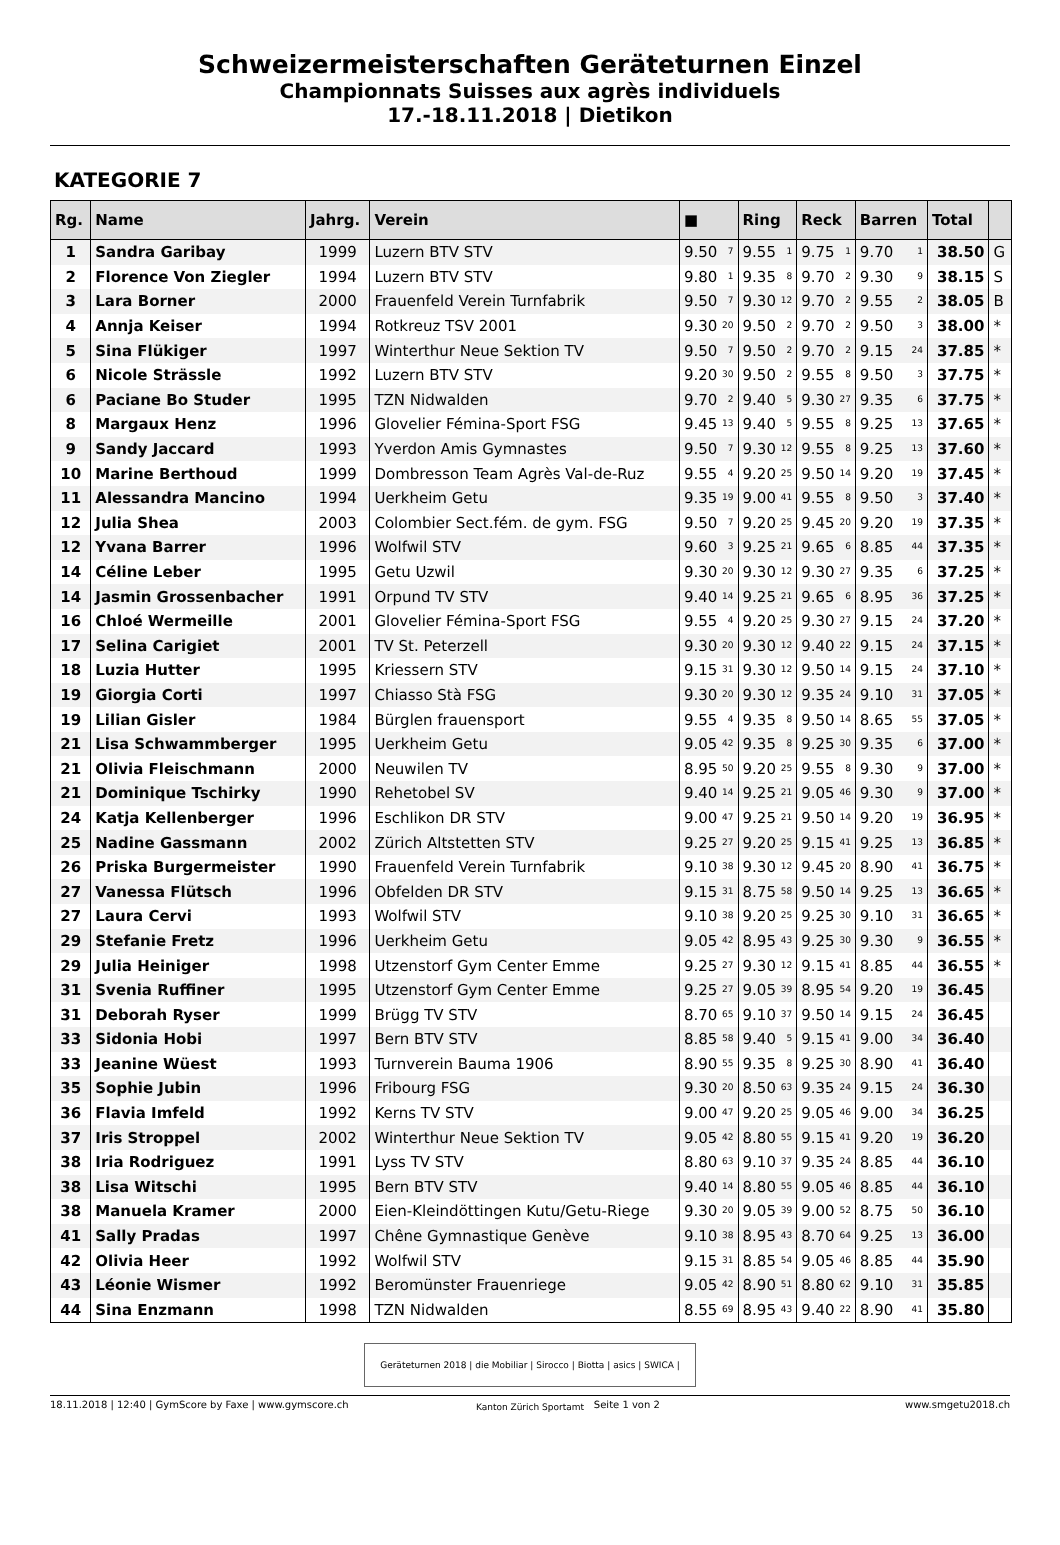Schweizermeisterschaften Geräteturnen Einzel
Championnats Suisses aux agrès individuels
17.-18.11.2018 | Dietikon
KATEGORIE 7
| Rg. | Name | Jahrg. | Verein | ■ | Ring | Reck | Barren | Total | |
| --- | --- | --- | --- | --- | --- | --- | --- | --- | --- |
| 1 | Sandra Garibay | 1999 | Luzern BTV STV | 9.50 <sub>7</sub> | 9.55 <sub>1</sub> | 9.75 <sub>1</sub> | 9.70 <sub>1</sub> | 38.50 | G |
| 2 | Florence Von Ziegler | 1994 | Luzern BTV STV | 9.80 <sub>1</sub> | 9.35 <sub>8</sub> | 9.70 <sub>2</sub> | 9.30 <sub>9</sub> | 38.15 | S |
| 3 | Lara Borner | 2000 | Frauenfeld Verein Turnfabrik | 9.50 <sub>7</sub> | 9.30 <sub>12</sub> | 9.70 <sub>2</sub> | 9.55 <sub>2</sub> | 38.05 | B |
| 4 | Annja Keiser | 1994 | Rotkreuz TSV 2001 | 9.30 <sub>20</sub> | 9.50 <sub>2</sub> | 9.70 <sub>2</sub> | 9.50 <sub>3</sub> | 38.00 | * |
| 5 | Sina Flükiger | 1997 | Winterthur Neue Sektion TV | 9.50 <sub>7</sub> | 9.50 <sub>2</sub> | 9.70 <sub>2</sub> | 9.15 <sub>24</sub> | 37.85 | * |
| 6 | Nicole Strässle | 1992 | Luzern BTV STV | 9.20 <sub>30</sub> | 9.50 <sub>2</sub> | 9.55 <sub>8</sub> | 9.50 <sub>3</sub> | 37.75 | * |
| 6 | Paciane Bo Studer | 1995 | TZN Nidwalden | 9.70 <sub>2</sub> | 9.40 <sub>5</sub> | 9.30 <sub>27</sub> | 9.35 <sub>6</sub> | 37.75 | * |
| 8 | Margaux Henz | 1996 | Glovelier Fémina-Sport FSG | 9.45 <sub>13</sub> | 9.40 <sub>5</sub> | 9.55 <sub>8</sub> | 9.25 <sub>13</sub> | 37.65 | * |
| 9 | Sandy Jaccard | 1993 | Yverdon Amis Gymnastes | 9.50 <sub>7</sub> | 9.30 <sub>12</sub> | 9.55 <sub>8</sub> | 9.25 <sub>13</sub> | 37.60 | * |
| 10 | Marine Berthoud | 1999 | Dombresson Team Agrès Val-de-Ruz | 9.55 <sub>4</sub> | 9.20 <sub>25</sub> | 9.50 <sub>14</sub> | 9.20 <sub>19</sub> | 37.45 | * |
| 11 | Alessandra Mancino | 1994 | Uerkheim Getu | 9.35 <sub>19</sub> | 9.00 <sub>41</sub> | 9.55 <sub>8</sub> | 9.50 <sub>3</sub> | 37.40 | * |
| 12 | Julia Shea | 2003 | Colombier Sect.fém. de gym. FSG | 9.50 <sub>7</sub> | 9.20 <sub>25</sub> | 9.45 <sub>20</sub> | 9.20 <sub>19</sub> | 37.35 | * |
| 12 | Yvana Barrer | 1996 | Wolfwil STV | 9.60 <sub>3</sub> | 9.25 <sub>21</sub> | 9.65 <sub>6</sub> | 8.85 <sub>44</sub> | 37.35 | * |
| 14 | Céline Leber | 1995 | Getu Uzwil | 9.30 <sub>20</sub> | 9.30 <sub>12</sub> | 9.30 <sub>27</sub> | 9.35 <sub>6</sub> | 37.25 | * |
| 14 | Jasmin Grossenbacher | 1991 | Orpund TV STV | 9.40 <sub>14</sub> | 9.25 <sub>21</sub> | 9.65 <sub>6</sub> | 8.95 <sub>36</sub> | 37.25 | * |
| 16 | Chloé Wermeille | 2001 | Glovelier Fémina-Sport FSG | 9.55 <sub>4</sub> | 9.20 <sub>25</sub> | 9.30 <sub>27</sub> | 9.15 <sub>24</sub> | 37.20 | * |
| 17 | Selina Carigiet | 2001 | TV St. Peterzell | 9.30 <sub>20</sub> | 9.30 <sub>12</sub> | 9.40 <sub>22</sub> | 9.15 <sub>24</sub> | 37.15 | * |
| 18 | Luzia Hutter | 1995 | Kriessern STV | 9.15 <sub>31</sub> | 9.30 <sub>12</sub> | 9.50 <sub>14</sub> | 9.15 <sub>24</sub> | 37.10 | * |
| 19 | Giorgia Corti | 1997 | Chiasso Stà FSG | 9.30 <sub>20</sub> | 9.30 <sub>12</sub> | 9.35 <sub>24</sub> | 9.10 <sub>31</sub> | 37.05 | * |
| 19 | Lilian Gisler | 1984 | Bürglen frauensport | 9.55 <sub>4</sub> | 9.35 <sub>8</sub> | 9.50 <sub>14</sub> | 8.65 <sub>55</sub> | 37.05 | * |
| 21 | Lisa Schwammberger | 1995 | Uerkheim Getu | 9.05 <sub>42</sub> | 9.35 <sub>8</sub> | 9.25 <sub>30</sub> | 9.35 <sub>6</sub> | 37.00 | * |
| 21 | Olivia Fleischmann | 2000 | Neuwilen TV | 8.95 <sub>50</sub> | 9.20 <sub>25</sub> | 9.55 <sub>8</sub> | 9.30 <sub>9</sub> | 37.00 | * |
| 21 | Dominique Tschirky | 1990 | Rehetobel SV | 9.40 <sub>14</sub> | 9.25 <sub>21</sub> | 9.05 <sub>46</sub> | 9.30 <sub>9</sub> | 37.00 | * |
| 24 | Katja Kellenberger | 1996 | Eschlikon DR STV | 9.00 <sub>47</sub> | 9.25 <sub>21</sub> | 9.50 <sub>14</sub> | 9.20 <sub>19</sub> | 36.95 | * |
| 25 | Nadine Gassmann | 2002 | Zürich Altstetten STV | 9.25 <sub>27</sub> | 9.20 <sub>25</sub> | 9.15 <sub>41</sub> | 9.25 <sub>13</sub> | 36.85 | * |
| 26 | Priska Burgermeister | 1990 | Frauenfeld Verein Turnfabrik | 9.10 <sub>38</sub> | 9.30 <sub>12</sub> | 9.45 <sub>20</sub> | 8.90 <sub>41</sub> | 36.75 | * |
| 27 | Vanessa Flütsch | 1996 | Obfelden DR STV | 9.15 <sub>31</sub> | 8.75 <sub>58</sub> | 9.50 <sub>14</sub> | 9.25 <sub>13</sub> | 36.65 | * |
| 27 | Laura Cervi | 1993 | Wolfwil STV | 9.10 <sub>38</sub> | 9.20 <sub>25</sub> | 9.25 <sub>30</sub> | 9.10 <sub>31</sub> | 36.65 | * |
| 29 | Stefanie Fretz | 1996 | Uerkheim Getu | 9.05 <sub>42</sub> | 8.95 <sub>43</sub> | 9.25 <sub>30</sub> | 9.30 <sub>9</sub> | 36.55 | * |
| 29 | Julia Heiniger | 1998 | Utzenstorf Gym Center Emme | 9.25 <sub>27</sub> | 9.30 <sub>12</sub> | 9.15 <sub>41</sub> | 8.85 <sub>44</sub> | 36.55 | * |
| 31 | Svenia Ruffiner | 1995 | Utzenstorf Gym Center Emme | 9.25 <sub>27</sub> | 9.05 <sub>39</sub> | 8.95 <sub>54</sub> | 9.20 <sub>19</sub> | 36.45 | |
| 31 | Deborah Ryser | 1999 | Brügg TV STV | 8.70 <sub>65</sub> | 9.10 <sub>37</sub> | 9.50 <sub>14</sub> | 9.15 <sub>24</sub> | 36.45 | |
| 33 | Sidonia Hobi | 1997 | Bern BTV STV | 8.85 <sub>58</sub> | 9.40 <sub>5</sub> | 9.15 <sub>41</sub> | 9.00 <sub>34</sub> | 36.40 | |
| 33 | Jeanine Wüest | 1993 | Turnverein Bauma 1906 | 8.90 <sub>55</sub> | 9.35 <sub>8</sub> | 9.25 <sub>30</sub> | 8.90 <sub>41</sub> | 36.40 | |
| 35 | Sophie Jubin | 1996 | Fribourg FSG | 9.30 <sub>20</sub> | 8.50 <sub>63</sub> | 9.35 <sub>24</sub> | 9.15 <sub>24</sub> | 36.30 | |
| 36 | Flavia Imfeld | 1992 | Kerns TV STV | 9.00 <sub>47</sub> | 9.20 <sub>25</sub> | 9.05 <sub>46</sub> | 9.00 <sub>34</sub> | 36.25 | |
| 37 | Iris Stroppel | 2002 | Winterthur Neue Sektion TV | 9.05 <sub>42</sub> | 8.80 <sub>55</sub> | 9.15 <sub>41</sub> | 9.20 <sub>19</sub> | 36.20 | |
| 38 | Iria Rodriguez | 1991 | Lyss TV STV | 8.80 <sub>63</sub> | 9.10 <sub>37</sub> | 9.35 <sub>24</sub> | 8.85 <sub>44</sub> | 36.10 | |
| 38 | Lisa Witschi | 1995 | Bern BTV STV | 9.40 <sub>14</sub> | 8.80 <sub>55</sub> | 9.05 <sub>46</sub> | 8.85 <sub>44</sub> | 36.10 | |
| 38 | Manuela Kramer | 2000 | Eien-Kleindöttingen Kutu/Getu-Riege | 9.30 <sub>20</sub> | 9.05 <sub>39</sub> | 9.00 <sub>52</sub> | 8.75 <sub>50</sub> | 36.10 | |
| 41 | Sally Pradas | 1997 | Chêne Gymnastique Genève | 9.10 <sub>38</sub> | 8.95 <sub>43</sub> | 8.70 <sub>64</sub> | 9.25 <sub>13</sub> | 36.00 | |
| 42 | Olivia Heer | 1992 | Wolfwil STV | 9.15 <sub>31</sub> | 8.85 <sub>54</sub> | 9.05 <sub>46</sub> | 8.85 <sub>44</sub> | 35.90 | |
| 43 | Léonie Wismer | 1992 | Beromünster Frauenriege | 9.05 <sub>42</sub> | 8.90 <sub>51</sub> | 8.80 <sub>62</sub> | 9.10 <sub>31</sub> | 35.85 | |
| 44 | Sina Enzmann | 1998 | TZN Nidwalden | 8.55 <sub>69</sub> | 8.95 <sub>43</sub> | 9.40 <sub>22</sub> | 8.90 <sub>41</sub> | 35.80 | |
Geräteturnen 2018 | die Mobiliar | Sirocco | Biotta | asics | SWICA | Kanton Zürich Sportamt
18.11.2018 | 12:40 | GymScore by Faxe | www.gymscore.ch Seite 1 von 2 www.smgetu2018.ch